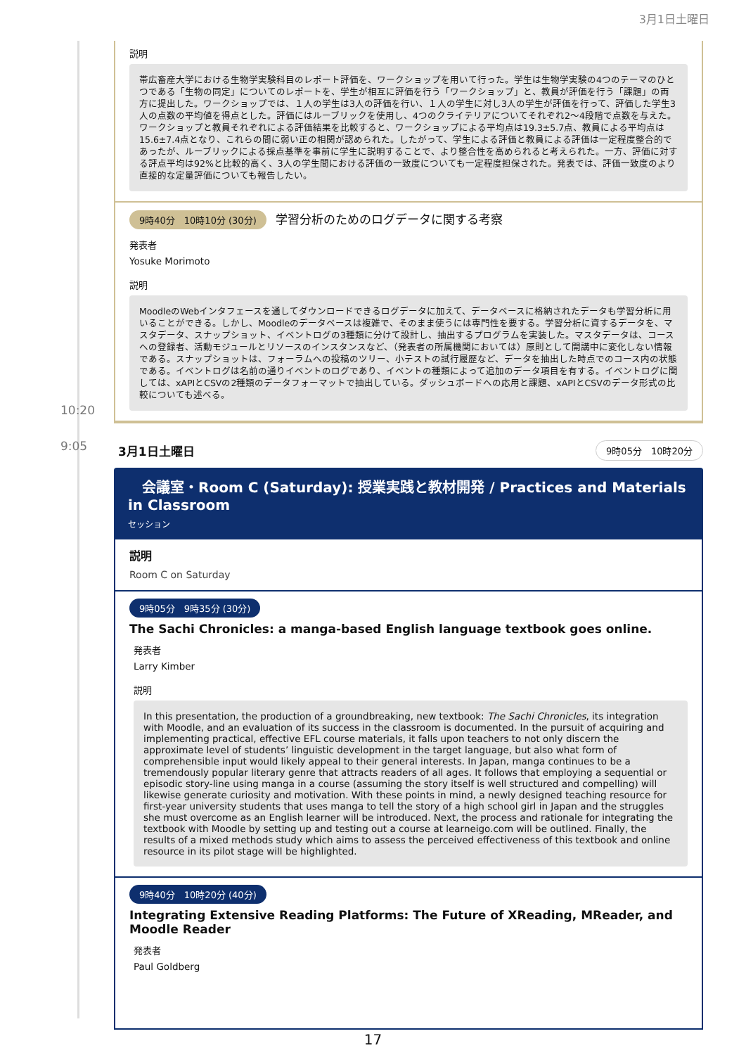3月1日土曜日
説明
帯広畜産大学における生物学実験科目のレポート評価を、ワークショップを用いて行った。学生は生物学実験の4つのテーマのひとつである「生物の同定」についてのレポートを、学生が相互に評価を行う「ワークショップ」と、教員が評価を行う「課題」の両方に提出した。ワークショップでは、１人の学生は3人の評価を行い、１人の学生に対し3人の学生が評価を行って、評価した学生3人の点数の平均値を得点とした。評価にはルーブリックを使用し、4つのクライテリアについてそれぞれ2～4段階で点数を与えた。ワークショップと教員それぞれによる評価結果を比較すると、ワークショップによる平均点は19.3±5.7点、教員による平均点は15.6±7.4点となり、これらの間に弱い正の相関が認められた。したがって、学生による評価と教員による評価は一定程度整合的であったが、ルーブリックによる採点基準を事前に学生に説明することで、より整合性を高められると考えられた。一方、評価に対する評点平均は92%と比較的高く、3人の学生間における評価の一致度についても一定程度担保された。発表では、評価一致度のより直接的な定量評価についても報告したい。
9時40分　10時10分 (30分) 学習分析のためのログデータに関する考察
発表者
Yosuke Morimoto
説明
MoodleのWebインタフェースを通してダウンロードできるログデータに加えて、データベースに格納されたデータも学習分析に用いることができる。しかし、Moodleのデータベースは複雑で、そのまま使うには専門性を要する。学習分析に資するデータを、マスタデータ、スナップショット、イベントログの3種類に分けて設計し、抽出するプログラムを実装した。マスタデータは、コースへの登録者、活動モジュールとリソースのインスタンスなど、（発表者の所属機関においては）原則として開講中に変化しない情報である。スナップショットは、フォーラムへの投稿のツリー、小テストの試行履歴など、データを抽出した時点でのコース内の状態である。イベントログは名前の通りイベントのログであり、イベントの種類によって追加のデータ項目を有する。イベントログに関しては、xAPIとCSVの2種類のデータフォーマットで抽出している。ダッシュボードへの応用と課題、xAPIとCSVのデータ形式の比較についても述べる。
10:20
9:05
3月1日土曜日 9時05分　10時20分
　会議室・Room C (Saturday): 授業実践と教材開発 / Practices and Materials in Classroom
セッション
説明
Room C on Saturday
9時05分　9時35分 (30分)
The Sachi Chronicles: a manga-based English language textbook goes online.
発表者
Larry Kimber
説明
In this presentation, the production of a groundbreaking, new textbook: The Sachi Chronicles, its integration with Moodle, and an evaluation of its success in the classroom is documented. In the pursuit of acquiring and implementing practical, effective EFL course materials, it falls upon teachers to not only discern the approximate level of students’ linguistic development in the target language, but also what form of comprehensible input would likely appeal to their general interests. In Japan, manga continues to be a tremendously popular literary genre that attracts readers of all ages. It follows that employing a sequential or episodic story-line using manga in a course (assuming the story itself is well structured and compelling) will likewise generate curiosity and motivation. With these points in mind, a newly designed teaching resource for first-year university students that uses manga to tell the story of a high school girl in Japan and the struggles she must overcome as an English learner will be introduced. Next, the process and rationale for integrating the textbook with Moodle by setting up and testing out a course at learneigo.com will be outlined. Finally, the results of a mixed methods study which aims to assess the perceived effectiveness of this textbook and online resource in its pilot stage will be highlighted.
9時40分　10時20分 (40分)
Integrating Extensive Reading Platforms: The Future of XReading, MReader, and Moodle Reader
発表者
Paul Goldberg
17